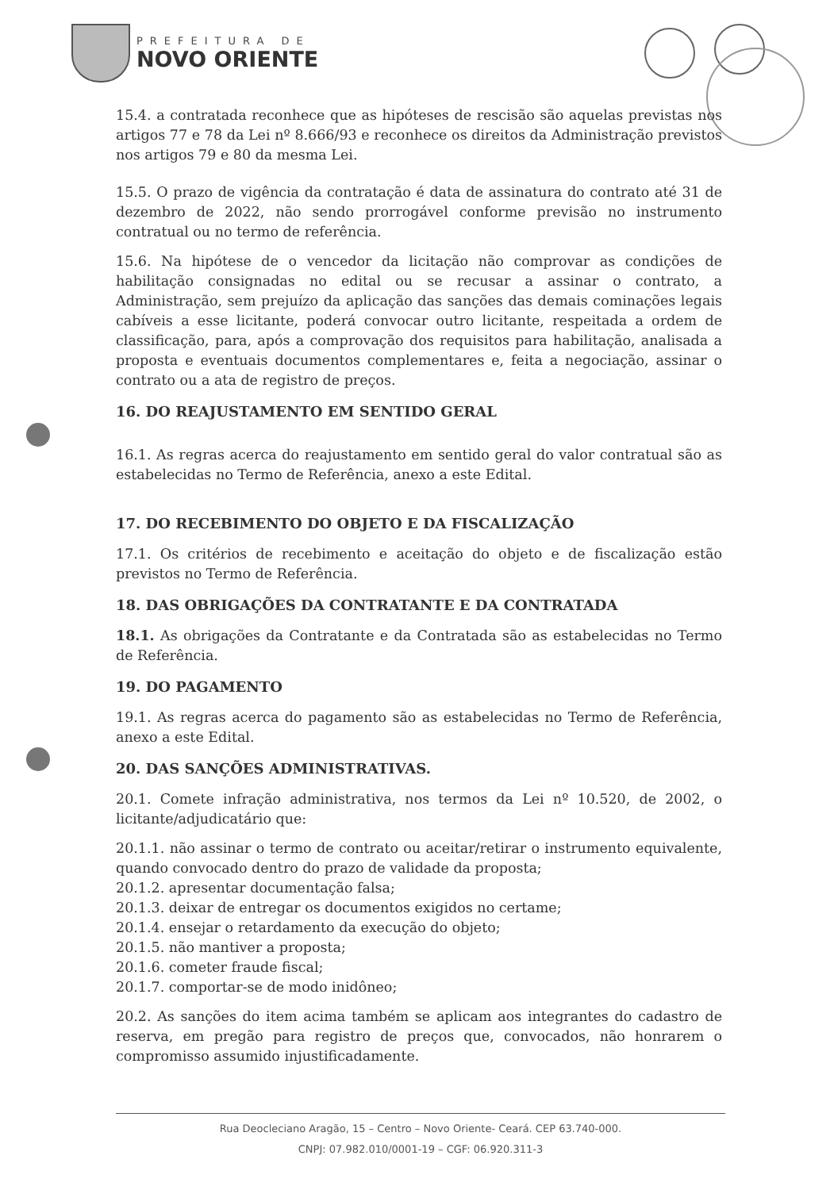PREFEITURA DE
NOVO ORIENTE
15.4. a contratada reconhece que as hipóteses de rescisão são aquelas previstas nos artigos 77 e 78 da Lei nº 8.666/93 e reconhece os direitos da Administração previstos nos artigos 79 e 80 da mesma Lei.
15.5. O prazo de vigência da contratação é data de assinatura do contrato até 31 de dezembro de 2022, não sendo prorrogável conforme previsão no instrumento contratual ou no termo de referência.
15.6. Na hipótese de o vencedor da licitação não comprovar as condições de habilitação consignadas no edital ou se recusar a assinar o contrato, a Administração, sem prejuízo da aplicação das sanções das demais cominações legais cabíveis a esse licitante, poderá convocar outro licitante, respeitada a ordem de classificação, para, após a comprovação dos requisitos para habilitação, analisada a proposta e eventuais documentos complementares e, feita a negociação, assinar o contrato ou a ata de registro de preços.
16. DO REAJUSTAMENTO EM SENTIDO GERAL
16.1. As regras acerca do reajustamento em sentido geral do valor contratual são as estabelecidas no Termo de Referência, anexo a este Edital.
17. DO RECEBIMENTO DO OBJETO E DA FISCALIZAÇÃO
17.1. Os critérios de recebimento e aceitação do objeto e de fiscalização estão previstos no Termo de Referência.
18. DAS OBRIGAÇÕES DA CONTRATANTE E DA CONTRATADA
18.1. As obrigações da Contratante e da Contratada são as estabelecidas no Termo de Referência.
19. DO PAGAMENTO
19.1. As regras acerca do pagamento são as estabelecidas no Termo de Referência, anexo a este Edital.
20. DAS SANÇÕES ADMINISTRATIVAS.
20.1. Comete infração administrativa, nos termos da Lei nº 10.520, de 2002, o licitante/adjudicatário que:
20.1.1. não assinar o termo de contrato ou aceitar/retirar o instrumento equivalente, quando convocado dentro do prazo de validade da proposta;
20.1.2. apresentar documentação falsa;
20.1.3. deixar de entregar os documentos exigidos no certame;
20.1.4. ensejar o retardamento da execução do objeto;
20.1.5. não mantiver a proposta;
20.1.6. cometer fraude fiscal;
20.1.7. comportar-se de modo inidôneo;
20.2. As sanções do item acima também se aplicam aos integrantes do cadastro de reserva, em pregão para registro de preços que, convocados, não honrarem o compromisso assumido injustificadamente.
Rua Deocleciano Aragão, 15 – Centro – Novo Oriente- Ceará. CEP 63.740-000.
CNPJ: 07.982.010/0001-19 – CGF: 06.920.311-3